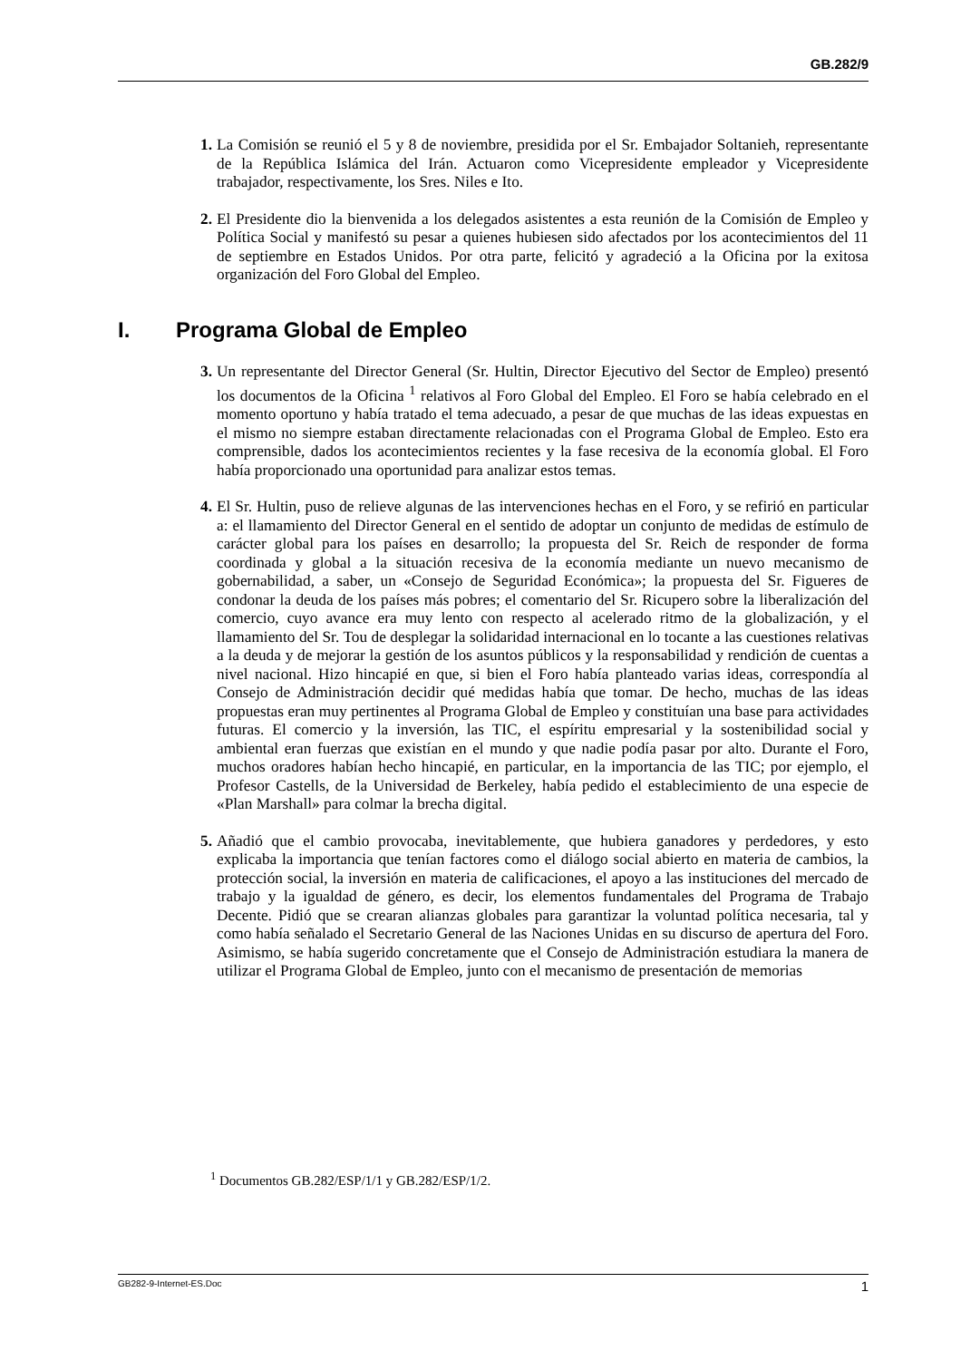GB.282/9
1. La Comisión se reunió el 5 y 8 de noviembre, presidida por el Sr. Embajador Soltanieh, representante de la República Islámica del Irán. Actuaron como Vicepresidente empleador y Vicepresidente trabajador, respectivamente, los Sres. Niles e Ito.
2. El Presidente dio la bienvenida a los delegados asistentes a esta reunión de la Comisión de Empleo y Política Social y manifestó su pesar a quienes hubiesen sido afectados por los acontecimientos del 11 de septiembre en Estados Unidos. Por otra parte, felicitó y agradeció a la Oficina por la exitosa organización del Foro Global del Empleo.
I. Programa Global de Empleo
3. Un representante del Director General (Sr. Hultin, Director Ejecutivo del Sector de Empleo) presentó los documentos de la Oficina <sup>1</sup> relativos al Foro Global del Empleo. El Foro se había celebrado en el momento oportuno y había tratado el tema adecuado, a pesar de que muchas de las ideas expuestas en el mismo no siempre estaban directamente relacionadas con el Programa Global de Empleo. Esto era comprensible, dados los acontecimientos recientes y la fase recesiva de la economía global. El Foro había proporcionado una oportunidad para analizar estos temas.
4. El Sr. Hultin, puso de relieve algunas de las intervenciones hechas en el Foro, y se refirió en particular a: el llamamiento del Director General en el sentido de adoptar un conjunto de medidas de estímulo de carácter global para los países en desarrollo; la propuesta del Sr. Reich de responder de forma coordinada y global a la situación recesiva de la economía mediante un nuevo mecanismo de gobernabilidad, a saber, un «Consejo de Seguridad Económica»; la propuesta del Sr. Figueres de condonar la deuda de los países más pobres; el comentario del Sr. Ricupero sobre la liberalización del comercio, cuyo avance era muy lento con respecto al acelerado ritmo de la globalización, y el llamamiento del Sr. Tou de desplegar la solidaridad internacional en lo tocante a las cuestiones relativas a la deuda y de mejorar la gestión de los asuntos públicos y la responsabilidad y rendición de cuentas a nivel nacional. Hizo hincapié en que, si bien el Foro había planteado varias ideas, correspondía al Consejo de Administración decidir qué medidas había que tomar. De hecho, muchas de las ideas propuestas eran muy pertinentes al Programa Global de Empleo y constituían una base para actividades futuras. El comercio y la inversión, las TIC, el espíritu empresarial y la sostenibilidad social y ambiental eran fuerzas que existían en el mundo y que nadie podía pasar por alto. Durante el Foro, muchos oradores habían hecho hincapié, en particular, en la importancia de las TIC; por ejemplo, el Profesor Castells, de la Universidad de Berkeley, había pedido el establecimiento de una especie de «Plan Marshall» para colmar la brecha digital.
5. Añadió que el cambio provocaba, inevitablemente, que hubiera ganadores y perdedores, y esto explicaba la importancia que tenían factores como el diálogo social abierto en materia de cambios, la protección social, la inversión en materia de calificaciones, el apoyo a las instituciones del mercado de trabajo y la igualdad de género, es decir, los elementos fundamentales del Programa de Trabajo Decente. Pidió que se crearan alianzas globales para garantizar la voluntad política necesaria, tal y como había señalado el Secretario General de las Naciones Unidas en su discurso de apertura del Foro. Asimismo, se había sugerido concretamente que el Consejo de Administración estudiara la manera de utilizar el Programa Global de Empleo, junto con el mecanismo de presentación de memorias
<sup>1</sup> Documentos GB.282/ESP/1/1 y GB.282/ESP/1/2.
GB282-9-Internet-ES.Doc 1